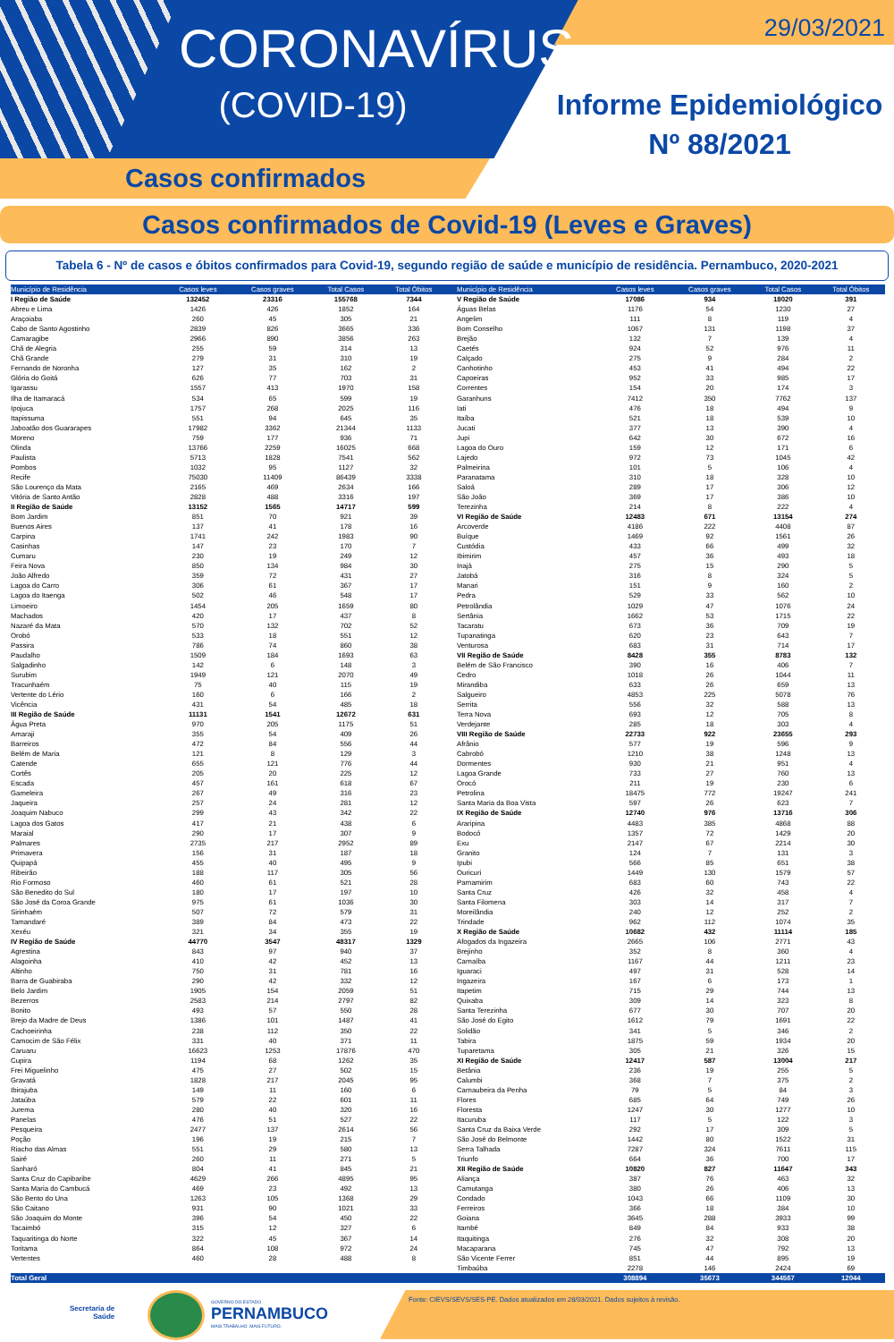CORONAVÍRUS
(COVID-19)
29/03/2021
Informe Epidemiológico
Nº 88/2021
Casos confirmados
Casos confirmados de Covid-19 (Leves e Graves)
Tabela 6 - Nº de casos e óbitos confirmados para Covid-19, segundo região de saúde e município de residência. Pernambuco, 2020-2021
| Município de Residência | Casos leves | Casos graves | Total Casos | Total Óbitos | | Município de Residência | Casos leves | Casos graves | Total Casos | Total Óbitos |
| --- | --- | --- | --- | --- | --- | --- | --- | --- | --- | --- |
| I Região de Saúde | 132452 | 23316 | 155768 | 7344 | | V Região de Saúde | 17086 | 934 | 18020 | 391 |
| Abreu e Lima | 1426 | 426 | 1852 | 164 | | Águas Belas | 1176 | 54 | 1230 | 27 |
| Araçoiaba | 260 | 45 | 305 | 21 | | Angelim | 111 | 8 | 119 | 4 |
| Cabo de Santo Agostinho | 2839 | 826 | 3665 | 336 | | Bom Conselho | 1067 | 131 | 1198 | 37 |
| Camaragibe | 2966 | 890 | 3856 | 263 | | Brejão | 132 | 7 | 139 | 4 |
| Chã de Alegria | 255 | 59 | 314 | 13 | | Caetés | 924 | 52 | 976 | 11 |
| Chã Grande | 279 | 31 | 310 | 19 | | Calçado | 275 | 9 | 284 | 2 |
| Fernando de Noronha | 127 | 35 | 162 | 2 | | Canhotinho | 453 | 41 | 494 | 22 |
| Glória do Goitá | 626 | 77 | 703 | 31 | | Capoeiras | 952 | 33 | 985 | 17 |
| Igarassu | 1557 | 413 | 1970 | 158 | | Correntes | 154 | 20 | 174 | 3 |
| Ilha de Itamaracá | 534 | 65 | 599 | 19 | | Garanhuns | 7412 | 350 | 7762 | 137 |
| Ipojuca | 1757 | 268 | 2025 | 116 | | Iati | 476 | 18 | 494 | 9 |
| Itapissuma | 551 | 94 | 645 | 35 | | Itaíba | 521 | 18 | 539 | 10 |
| Jaboatão dos Guararapes | 17982 | 3362 | 21344 | 1133 | | Jucati | 377 | 13 | 390 | 4 |
| Moreno | 759 | 177 | 936 | 71 | | Jupi | 642 | 30 | 672 | 16 |
| Olinda | 13766 | 2259 | 16025 | 668 | | Lagoa do Ouro | 159 | 12 | 171 | 6 |
| Paulista | 5713 | 1828 | 7541 | 562 | | Lajedo | 972 | 73 | 1045 | 42 |
| Pombos | 1032 | 95 | 1127 | 32 | | Palmeirina | 101 | 5 | 106 | 4 |
| Recife | 75030 | 11409 | 86439 | 3338 | | Paranatama | 310 | 18 | 328 | 10 |
| São Lourenço da Mata | 2165 | 469 | 2634 | 166 | | Saloá | 289 | 17 | 306 | 12 |
| Vitória de Santo Antão | 2828 | 488 | 3316 | 197 | | São João | 369 | 17 | 386 | 10 |
| II Região de Saúde | 13152 | 1565 | 14717 | 599 | | Terezinha | 214 | 8 | 222 | 4 |
| Bom Jardim | 851 | 70 | 921 | 39 | | VI Região de Saúde | 12483 | 671 | 13154 | 274 |
| Buenos Aires | 137 | 41 | 178 | 16 | | Arcoverde | 4186 | 222 | 4408 | 87 |
| Carpina | 1741 | 242 | 1983 | 90 | | Buíque | 1469 | 92 | 1561 | 26 |
| Casinhas | 147 | 23 | 170 | 7 | | Custódia | 433 | 66 | 499 | 32 |
| Cumaru | 230 | 19 | 249 | 12 | | Ibimirim | 457 | 36 | 493 | 18 |
| Feira Nova | 850 | 134 | 984 | 30 | | Inajá | 275 | 15 | 290 | 5 |
| João Alfredo | 359 | 72 | 431 | 27 | | Jatobá | 316 | 8 | 324 | 5 |
| Lagoa do Carro | 306 | 61 | 367 | 17 | | Manari | 151 | 9 | 160 | 2 |
| Lagoa do Itaenga | 502 | 46 | 548 | 17 | | Pedra | 529 | 33 | 562 | 10 |
| Limoeiro | 1454 | 205 | 1659 | 80 | | Petrolândia | 1029 | 47 | 1076 | 24 |
| Machados | 420 | 17 | 437 | 8 | | Sertânia | 1662 | 53 | 1715 | 22 |
| Nazaré da Mata | 570 | 132 | 702 | 52 | | Tacaratu | 673 | 36 | 709 | 19 |
| Orobó | 533 | 18 | 551 | 12 | | Tupanatinga | 620 | 23 | 643 | 7 |
| Passira | 786 | 74 | 860 | 38 | | Venturosa | 683 | 31 | 714 | 17 |
| Paudalho | 1509 | 184 | 1693 | 63 | | VII Região de Saúde | 8428 | 355 | 8783 | 132 |
| Salgadinho | 142 | 6 | 148 | 3 | | Belém de São Francisco | 390 | 16 | 406 | 7 |
| Surubim | 1949 | 121 | 2070 | 49 | | Cedro | 1018 | 26 | 1044 | 11 |
| Tracunhaém | 75 | 40 | 115 | 19 | | Mirandiba | 633 | 26 | 659 | 13 |
| Vertente do Lério | 160 | 6 | 166 | 2 | | Salgueiro | 4853 | 225 | 5078 | 76 |
| Vicência | 431 | 54 | 485 | 18 | | Serrita | 556 | 32 | 588 | 13 |
| III Região de Saúde | 11131 | 1541 | 12672 | 631 | | Terra Nova | 693 | 12 | 705 | 8 |
| Água Preta | 970 | 205 | 1175 | 51 | | Verdejante | 285 | 18 | 303 | 4 |
| Amaraji | 355 | 54 | 409 | 26 | | VIII Região de Saúde | 22733 | 922 | 23655 | 293 |
| Barreiros | 472 | 84 | 556 | 44 | | Afrânio | 577 | 19 | 596 | 9 |
| Belém de Maria | 121 | 8 | 129 | 3 | | Cabrobó | 1210 | 38 | 1248 | 13 |
| Catende | 655 | 121 | 776 | 44 | | Dormentes | 930 | 21 | 951 | 4 |
| Cortês | 205 | 20 | 225 | 12 | | Lagoa Grande | 733 | 27 | 760 | 13 |
| Escada | 457 | 161 | 618 | 67 | | Orocó | 211 | 19 | 230 | 6 |
| Gameleira | 267 | 49 | 316 | 23 | | Petrolina | 18475 | 772 | 19247 | 241 |
| Jaqueira | 257 | 24 | 281 | 12 | | Santa Maria da Boa Vista | 597 | 26 | 623 | 7 |
| Joaquim Nabuco | 299 | 43 | 342 | 22 | | IX Região de Saúde | 12740 | 976 | 13716 | 306 |
| Lagoa dos Gatos | 417 | 21 | 438 | 6 | | Araripina | 4483 | 385 | 4868 | 88 |
| Maraial | 290 | 17 | 307 | 9 | | Bodocó | 1357 | 72 | 1429 | 20 |
| Palmares | 2735 | 217 | 2952 | 89 | | Exu | 2147 | 67 | 2214 | 30 |
| Primavera | 156 | 31 | 187 | 18 | | Granito | 124 | 7 | 131 | 3 |
| Quipapá | 455 | 40 | 495 | 9 | | Ipubi | 566 | 85 | 651 | 38 |
| Ribeirão | 188 | 117 | 305 | 56 | | Ouricuri | 1449 | 130 | 1579 | 57 |
| Rio Formoso | 460 | 61 | 521 | 28 | | Parnamirim | 683 | 60 | 743 | 22 |
| São Benedito do Sul | 180 | 17 | 197 | 10 | | Santa Cruz | 426 | 32 | 458 | 4 |
| São José da Coroa Grande | 975 | 61 | 1036 | 30 | | Santa Filomena | 303 | 14 | 317 | 7 |
| Sirinhaém | 507 | 72 | 579 | 31 | | Moreilândia | 240 | 12 | 252 | 2 |
| Tamandaré | 389 | 84 | 473 | 22 | | Trindade | 962 | 112 | 1074 | 35 |
| Xexéu | 321 | 34 | 355 | 19 | | X Região de Saúde | 10682 | 432 | 11114 | 185 |
| IV Região de Saúde | 44770 | 3547 | 48317 | 1329 | | Afogados da Ingazeira | 2665 | 106 | 2771 | 43 |
| Agrestina | 843 | 97 | 940 | 37 | | Brejinho | 352 | 8 | 360 | 4 |
| Alagoinha | 410 | 42 | 452 | 13 | | Carnaíba | 1167 | 44 | 1211 | 23 |
| Altinho | 750 | 31 | 781 | 16 | | Iguaraci | 497 | 31 | 528 | 14 |
| Barra de Guabiraba | 290 | 42 | 332 | 12 | | Ingazeira | 167 | 6 | 173 | 1 |
| Belo Jardim | 1905 | 154 | 2059 | 51 | | Itapetim | 715 | 29 | 744 | 13 |
| Bezerros | 2583 | 214 | 2797 | 82 | | Quixaba | 309 | 14 | 323 | 8 |
| Bonito | 493 | 57 | 550 | 28 | | Santa Terezinha | 677 | 30 | 707 | 20 |
| Brejo da Madre de Deus | 1386 | 101 | 1487 | 41 | | São José do Egito | 1612 | 79 | 1691 | 22 |
| Cachoeirinha | 238 | 112 | 350 | 22 | | Solidão | 341 | 5 | 346 | 2 |
| Camocim de São Félix | 331 | 40 | 371 | 11 | | Tabira | 1875 | 59 | 1934 | 20 |
| Caruaru | 16623 | 1253 | 17876 | 470 | | Tuparetama | 305 | 21 | 326 | 15 |
| Cupira | 1194 | 68 | 1262 | 35 | | XI Região de Saúde | 12417 | 587 | 13004 | 217 |
| Frei Miguelinho | 475 | 27 | 502 | 15 | | Betânia | 236 | 19 | 255 | 5 |
| Gravatá | 1828 | 217 | 2045 | 95 | | Calumbi | 368 | 7 | 375 | 2 |
| Ibirajuba | 149 | 11 | 160 | 6 | | Carnaubeira da Penha | 79 | 5 | 84 | 3 |
| Jataúba | 579 | 22 | 601 | 11 | | Flores | 685 | 64 | 749 | 26 |
| Jurema | 280 | 40 | 320 | 16 | | Floresta | 1247 | 30 | 1277 | 10 |
| Panelas | 476 | 51 | 527 | 22 | | Itacuruba | 117 | 5 | 122 | 3 |
| Pesqueira | 2477 | 137 | 2614 | 56 | | Santa Cruz da Baixa Verde | 292 | 17 | 309 | 5 |
| Poção | 196 | 19 | 215 | 7 | | São José do Belmonte | 1442 | 80 | 1522 | 31 |
| Riacho das Almas | 551 | 29 | 580 | 13 | | Serra Talhada | 7287 | 324 | 7611 | 115 |
| Sairé | 260 | 11 | 271 | 5 | | Triunfo | 664 | 36 | 700 | 17 |
| Sanharó | 804 | 41 | 845 | 21 | | XII Região de Saúde | 10820 | 827 | 11647 | 343 |
| Santa Cruz do Capibaribe | 4629 | 266 | 4895 | 95 | | Aliança | 387 | 76 | 463 | 32 |
| Santa Maria do Cambucá | 469 | 23 | 492 | 13 | | Camutanga | 380 | 26 | 406 | 13 |
| São Bento do Una | 1263 | 105 | 1368 | 29 | | Condado | 1043 | 66 | 1109 | 30 |
| São Caitano | 931 | 90 | 1021 | 33 | | Ferreiros | 366 | 18 | 384 | 10 |
| São Joaquim do Monte | 396 | 54 | 450 | 22 | | Goiana | 3645 | 288 | 3933 | 99 |
| Tacaimbó | 315 | 12 | 327 | 6 | | Itambé | 849 | 84 | 933 | 38 |
| Taquaritinga do Norte | 322 | 45 | 367 | 14 | | Itaquitinga | 276 | 32 | 308 | 20 |
| Toritama | 864 | 108 | 972 | 24 | | Macaparana | 745 | 47 | 792 | 13 |
| Vertentes | 460 | 28 | 488 | 8 | | São Vicente Ferrer | 851 | 44 | 895 | 19 |
| | | | | | | Timbaúba | 2278 | 146 | 2424 | 69 |
| Total Geral | | | | | | | 308894 | 35673 | 344567 | 12044 |
Secretaria de
Saúde
GOVERNO DO ESTADO
PERNAMBUCO
MAIS TRABALHO, MAIS FUTURO.
Fonte: CIEVS/SEVS/SES-PE. Dados atualizados em 28/03/2021. Dados sujeitos à revisão.